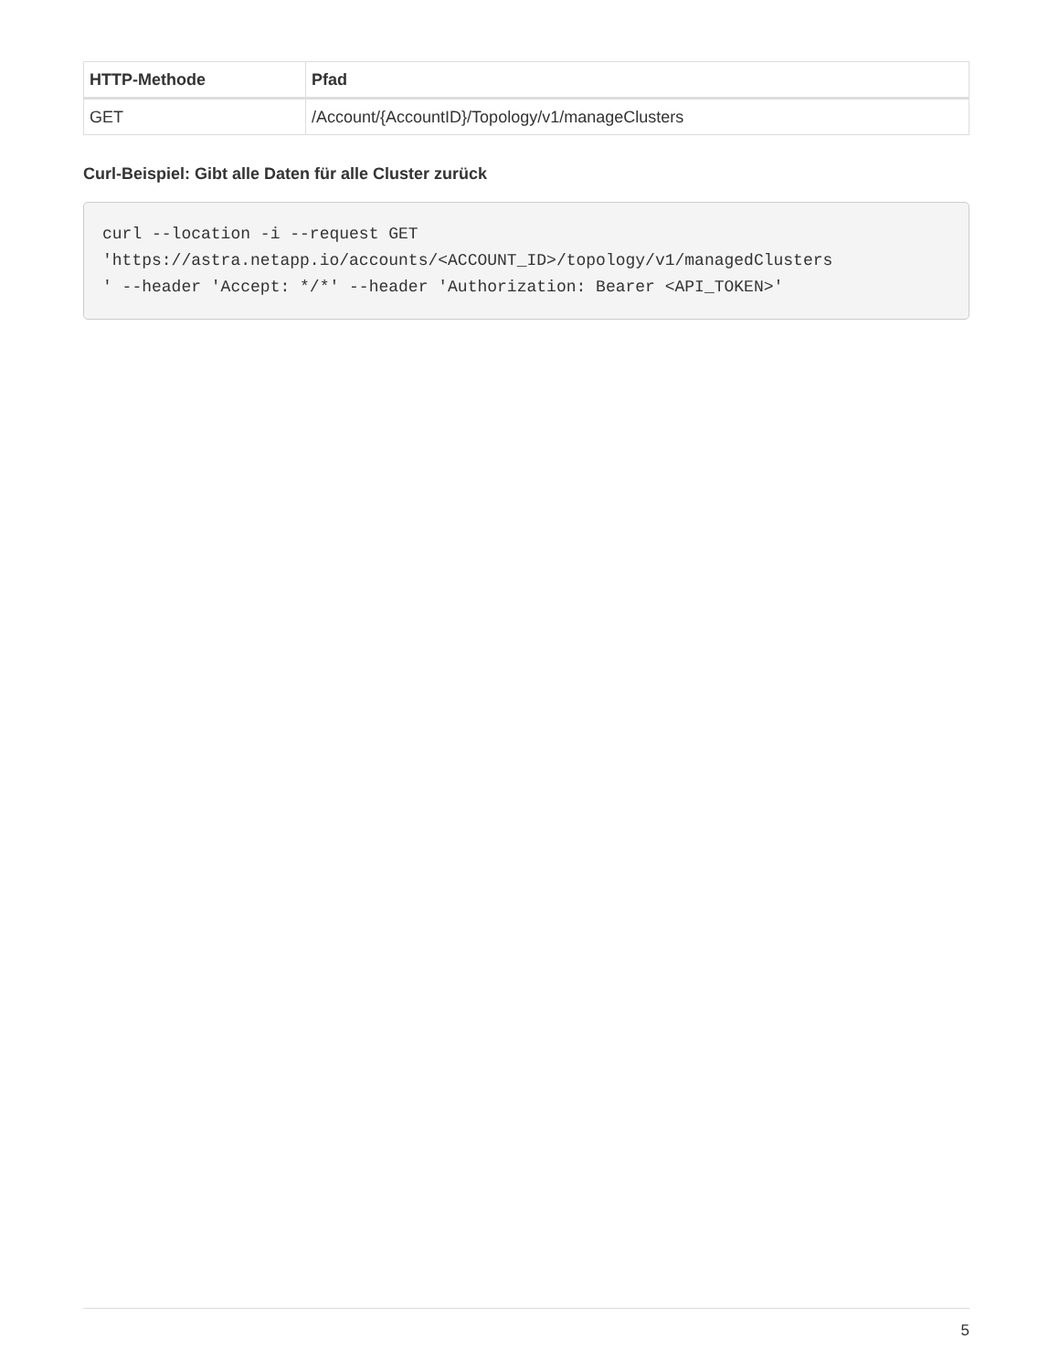| HTTP-Methode | Pfad |
| --- | --- |
| GET | /Account/{AccountID}/Topology/v1/manageClusters |
Curl-Beispiel: Gibt alle Daten für alle Cluster zurück
curl --location -i --request GET
'https://astra.netapp.io/accounts/<ACCOUNT_ID>/topology/v1/managedClusters
' --header 'Accept: */*' --header 'Authorization: Bearer <API_TOKEN>'
5